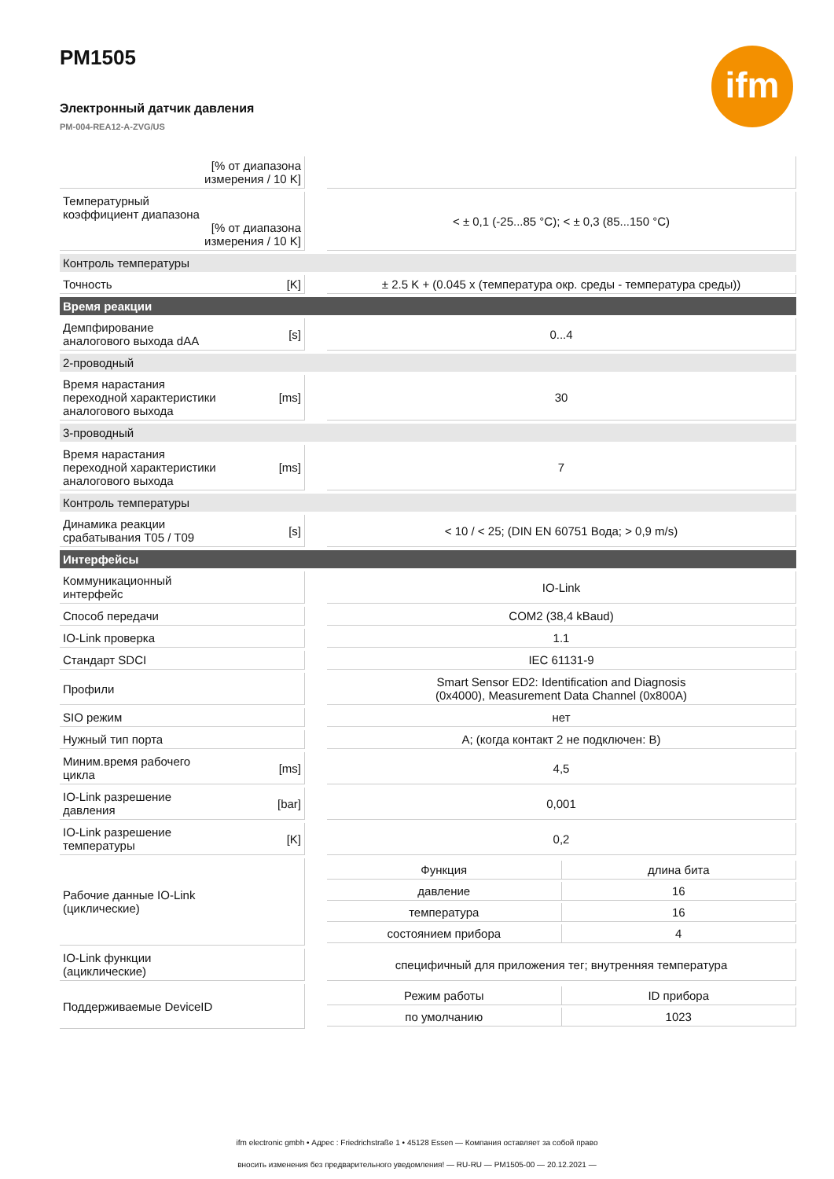ifm
PM1505
Электронный датчик давления
PM-004-REA12-A-ZVG/US
| [% от диапазона измерения / 10 K] | | | |
| Температурный коэффициент диапазона [% от диапазона измерения / 10 K] | | | < ± 0,1 (-25...85 °C); < ± 0,3 (85...150 °C) |
| Контроль температуры | | | |
| Точность | [K] | | ± 2.5 K + (0.045 x (температура окр. среды - температура среды)) |
| Время реакции | | | |
| Демпфирование аналогового выхода dAA | [s] | | 0...4 |
| 2-проводный | | | |
| Время нарастания переходной характеристики аналогового выхода | [ms] | | 30 |
| 3-проводный | | | |
| Время нарастания переходной характеристики аналогового выхода | [ms] | | 7 |
| Контроль температуры | | | |
| Динамика реакции срабатывания T05 / T09 | [s] | | < 10 / < 25; (DIN EN 60751 Вода; > 0,9 m/s) |
| Интерфейсы | | | |
| Коммуникационный интерфейс | | | IO-Link |
| Способ передачи | | | COM2 (38,4 kBaud) |
| IO-Link проверка | | | 1.1 |
| Стандарт SDCI | | | IEC 61131-9 |
| Профили | | | Smart Sensor ED2: Identification and Diagnosis (0x4000), Measurement Data Channel (0x800A) |
| SIO режим | | | нет |
| Нужный тип порта | | | A; (когда контакт 2 не подключен: B) |
| Миним.время рабочего цикла | [ms] | | 4,5 |
| IO-Link разрешение давления | [bar] | | 0,001 |
| IO-Link разрешение температуры | [K] | | 0,2 |
| Рабочие данные IO-Link (циклические) | | | / Функция / длина бита / / давление / 16 / / температура / 16 / / состоянием прибора / 4 / |
| IO-Link функции (ациклические) | | | специфичный для приложения тег; внутренняя температура |
| Поддерживаемые DeviceID | | | / Режим работы / ID прибора / / по умолчанию / 1023 / |
ifm electronic gmbh • Адрес : Friedrichstraße 1 • 45128 Essen — Компания оставляет за собой право
вносить изменения без предварительного уведомления! — RU-RU — PM1505-00 — 20.12.2021 —